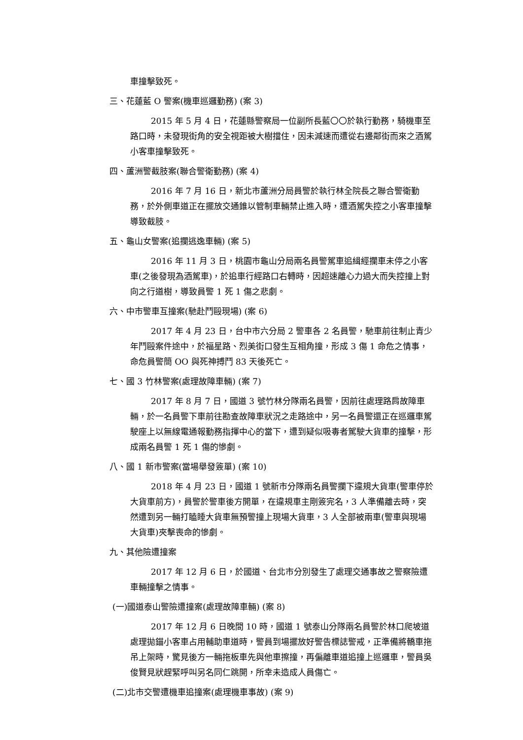車撞擊致死。
三、花蓮藍 O 警案(機車巡邏勤務) (案 3)
2015 年 5 月 4 日，花蓮縣警察局一位副所長藍〇〇於執行勤務，騎機車至路口時，未發現街角的安全視距被大樹擋住，因未減速而遭從右邊鄰街而來之酒駕小客車撞擊致死。
四、蘆洲警截肢案(聯合警衛勤務) (案 4)
2016 年 7 月 16 日，新北市蘆洲分局員警於執行林全院長之聯合警衛勤務，於外側車道正在擺放交通錐以管制車輛禁止進入時，遭酒駕失控之小客車撞擊導致截肢。
五、龜山女警案(追攔逃逸車輛) (案 5)
2016 年 11 月 3 日，桃園市龜山分局兩名員警駕車追緝經攔車未停之小客車(之後發現為酒駕車)，於追車行經路口右轉時，因超速離心力過大而失控撞上對向之行道樹，導致員警 1 死 1 傷之悲劇。
六、中市警車互撞案(馳赴鬥毆現場) (案 6)
2017 年 4 月 23 日，台中市六分局 2 警車各 2 名員警，馳車前往制止青少年鬥毆案件途中，於福星路、烈美街口發生互相角撞，形成 3 傷 1 命危之情事，命危員警簡 OO 與死神搏鬥 83 天後死亡。
七、國 3 竹林警案(處理故障車輛) (案 7)
2017 年 8 月 7 日，國道 3 號竹林分隊兩名員警，因前往處理路肩故障車輛，於一名員警下車前往勘查故障車狀況之走路途中，另一名員警還正在巡邏車駕駛座上以無線電通報勤務指揮中心的當下，遭到疑似吸毒者駕駛大貨車的撞擊，形成兩名員警 1 死 1 傷的慘劇。
八、國 1 新市警案(當場舉發簽單) (案 10)
2018 年 4 月 23 日，國道 1 號新市分隊兩名員警攔下違規大貨車(警車停於大貨車前方)，員警於警車後方開單，在違規車主剛簽完名，3 人準備離去時，突然遭到另一輛打瞌睡大貨車無預警撞上現場大貨車，3 人全部被兩車(警車與現場大貨車)夾擊喪命的慘劇。
九、其他險遭撞案
2017 年 12 月 6 日，於國道、台北市分別發生了處理交通事故之警察險遭車輛撞擊之情事。
(一)國道泰山警險遭撞案(處理故障車輛) (案 8)
2017 年 12 月 6 日晚間 10 時，國道 1 號泰山分隊兩名員警於林口爬坡道處理拋錨小客車占用輔助車道時，警員到場擺放好警告標誌警戒，正準備將轎車拖吊上架時，驚見後方一輛拖板車先與他車擦撞，再偏離車道追撞上巡邏車，警員吳俊賢見狀趕緊呼叫另名同仁跳開，所幸未造成人員傷亡。
(二)北市交警遭機車追撞案(處理機車事故) (案 9)